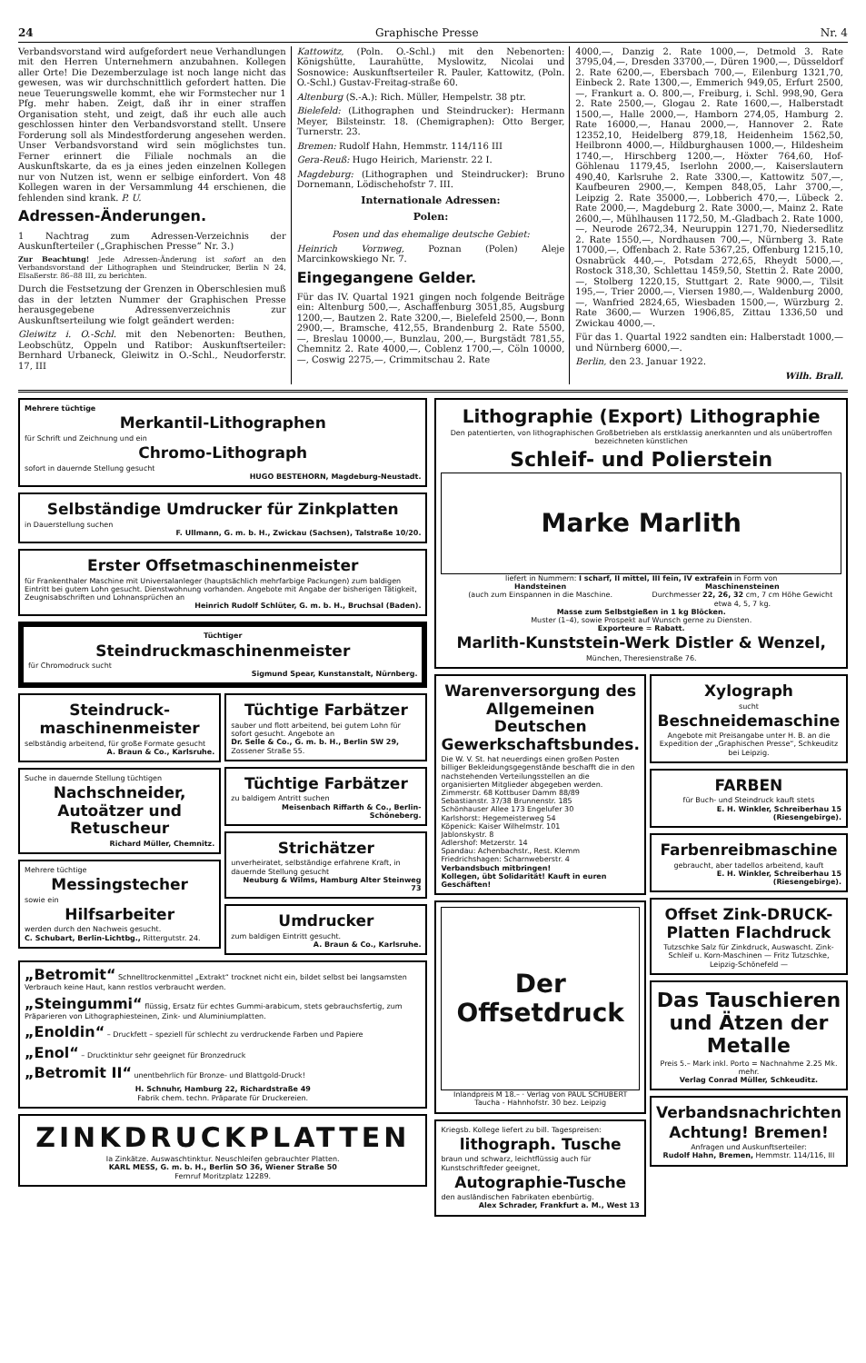24 Graphische Presse Nr. 4
Verbandsvorstand wird aufgefordert neue Verhandlungen mit den Herren Unternehmern anzubahnen. Kollegen aller Orte! Die Dezemberzulage ist noch lange nicht das gewesen, was wir durchschnittlich gefordert hatten. Die neue Teuerungswelle kommt, ehe wir Formstecher nur 1 Pfg. mehr haben. Zeigt, daß ihr in einer straffen Organisation steht, und zeigt, daß ihr euch alle auch geschlossen hinter den Verbandsvorstand stellt. Unsere Forderung soll als Mindestforderung angesehen werden. Unser Verbandsvorstand wird sein möglichstes tun. Ferner erinnert die Filiale nochmals an die Auskunftskarte, da es ja eines jeden einzelnen Kollegen nur von Nutzen ist, wenn er selbige einfordert. Von 48 Kollegen waren in der Versammlung 44 erschienen, die fehlenden sind krank. P. U.
Adressen-Änderungen.
1 Nachtrag zum Adressen-Verzeichnis der Auskunfterteiler („Graphischen Presse“ Nr. 3.)
Zur Beachtung! Jede Adressen-Änderung ist sofort an den Verbandsvorstand der Lithographen und Steindrucker, Berlin N 24, Elsaßerstr. 86–88 III, zu berichten.
Durch die Festsetzung der Grenzen in Oberschlesien muß das in der letzten Nummer der Graphischen Presse herausgegebene Adressenverzeichnis zur Auskunftserteilung wie folgt geändert werden:
Gleiwitz i. O.-Schl. mit den Nebenorten: Beuthen, Leobschütz, Oppeln und Ratibor: Auskunftserteiler: Bernhard Urbaneck, Gleiwitz in O.-Schl., Neudorferstr. 17, III
Kattowitz, (Poln. O.-Schl.) mit den Nebenorten: Königshütte, Laurahütte, Myslowitz, Nicolai und Sosnowice: Auskunftserteiler R. Pauler, Kattowitz, (Poln. O.-Schl.) Gustav-Freitag-straße 60.
Altenburg (S.-A.): Rich. Müller, Hempelstr. 38 ptr.
Bielefeld: (Lithographen und Steindrucker): Hermann Meyer, Bilsteinstr. 18. (Chemigraphen): Otto Berger, Turnerstr. 23.
Bremen: Rudolf Hahn, Hemmstr. 114/116 III
Gera-Reuß: Hugo Heirich, Marienstr. 22 I.
Magdeburg: (Lithographen und Steindrucker): Bruno Dornemann, Lödischehofstr 7. III.
Internationale Adressen:
Polen:
Posen und das ehemalige deutsche Gebiet:
Heinrich Vornweg, Poznan (Polen) Aleje Marcinkowskiego Nr. 7.
Eingegangene Gelder.
Für das IV. Quartal 1921 gingen noch folgende Beiträge ein: Altenburg 500,—, Aschaffenburg 3051,85, Augsburg 1200,—, Bautzen 2. Rate 3200,—, Bielefeld 2500,—, Bonn 2900,—, Bramsche, 412,55, Brandenburg 2. Rate 5500,—, Breslau 10000,—, Bunzlau, 200,—, Burgstädt 781,55, Chemnitz 2. Rate 4000,—, Coblenz 1700,—, Cöln 10000,—, Coswig 2275,—, Crimmitschau 2. Rate
4000,—, Danzig 2. Rate 1000,—, Detmold 3. Rate 3795,04,—, Dresden 33700,—, Düren 1900,—, Düsseldorf 2. Rate 6200,—, Ebersbach 700,—, Eilenburg 1321,70, Einbeck 2. Rate 1300,—, Emmerich 949,05, Erfurt 2500,—, Frankurt a. O. 800,—, Freiburg, i. Schl. 998,90, Gera 2. Rate 2500,—, Glogau 2. Rate 1600,—, Halberstadt 1500,—, Halle 2000,—, Hamborn 274,05, Hamburg 2. Rate 16000,—, Hanau 2000,—, Hannover 2. Rate 12352,10, Heidelberg 879,18, Heidenheim 1562,50, Heilbronn 4000,—, Hildburghausen 1000,—, Hildesheim 1740,—, Hirschberg 1200,—, Höxter 764,60, Hof-Göhlenau 1179,45, Iserlohn 2000,—, Kaiserslautern 490,40, Karlsruhe 2. Rate 3300,—, Kattowitz 507,—, Kaufbeuren 2900,—, Kempen 848,05, Lahr 3700,—, Leipzig 2. Rate 35000,—, Lobberich 470,—, Lübeck 2. Rate 2000,—, Magdeburg 2. Rate 3000,—, Mainz 2. Rate 2600,—, Mühlhausen 1172,50, M.-Gladbach 2. Rate 1000,—, Neurode 2672,34, Neuruppin 1271,70, Niedersedlitz 2. Rate 1550,—, Nordhausen 700,—, Nürnberg 3. Rate 17000,—, Offenbach 2. Rate 5367,25, Offenburg 1215,10, Osnabrück 440,—, Potsdam 272,65, Rheydt 5000,—, Rostock 318,30, Schlettau 1459,50, Stettin 2. Rate 2000,—, Stolberg 1220,15, Stuttgart 2. Rate 9000,—, Tilsit 195,—, Trier 2000,—, Viersen 1980,—, Waldenburg 2000,—, Wanfried 2824,65, Wiesbaden 1500,—, Würzburg 2. Rate 3600,— Wurzen 1906,85, Zittau 1336,50 und Zwickau 4000,—.
Für das 1. Quartal 1922 sandten ein: Halberstadt 1000,— und Nürnberg 6000,—.
Berlin, den 23. Januar 1922.
Wilh. Brall.
Mehrere tüchtige
Merkantil-Lithographen
für Schrift und Zeichnung und ein
Chromo-Lithograph
sofort in dauernde Stellung gesucht
HUGO BESTEHORN, Magdeburg-Neustadt.
Selbständige Umdrucker für Zinkplatten
in Dauerstellung suchen
F. Ullmann, G. m. b. H., Zwickau (Sachsen), Talstraße 10/20.
Erster Offsetmaschinenmeister
für Frankenthaler Maschine mit Universalanleger (hauptsächlich mehrfarbige Packungen) zum baldigen Eintritt bei gutem Lohn gesucht. Dienstwohnung vorhanden. Angebote mit Angabe der bisherigen Tätigkeit, Zeugnisabschriften und Lohnansprüchen an
Heinrich Rudolf Schlüter, G. m. b. H., Bruchsal (Baden).
Tüchtiger
Steindruckmaschinenmeister
für Chromodruck sucht
Sigmund Spear, Kunstanstalt, Nürnberg.
Steindruck-maschinenmeister
selbständig arbeitend, für große Formate gesucht
A. Braun & Co., Karlsruhe.
Suche in dauernde Stellung tüchtigen
Nachschneider, Autoätzer und Retuscheur
Richard Müller, Chemnitz.
Mehrere tüchtige
Messingstecher
sowie ein
Hilfsarbeiter
werden durch den Nachweis gesucht.
C. Schubart, Berlin-Lichtbg., Rittergutstr. 24.
Tüchtige Farbätzer
sauber und flott arbeitend, bei gutem Lohn für sofort gesucht. Angebote an
Dr. Selle & Co., G. m. b. H., Berlin SW 29, Zossener Straße 55.
Tüchtige Farbätzer
zu baldigem Antritt suchen
Meisenbach Riffarth & Co., Berlin-Schöneberg.
Strichätzer
unverheiratet, selbständige erfahrene Kraft, in dauernde Stellung gesucht
Neuburg & Wilms, Hamburg Alter Steinweg 73
Umdrucker
zum baldigen Eintritt gesucht.
A. Braun & Co., Karlsruhe.
„Betromit“ Schnelltrockenmittel „Extrakt“ trocknet nicht ein, bildet selbst bei langsamsten Verbrauch keine Haut, kann restlos verbraucht werden.
„Steingummi“ flüssig, Ersatz für echtes Gummi-arabicum, stets gebrauchsfertig, zum Präparieren von Lithographiesteinen, Zink- und Aluminiumplatten.
„Enoldin“ – Druckfett – speziell für schlecht zu verdruckende Farben und Papiere
„Enol“ – Drucktinktur sehr geeignet für Bronzedruck
„Betromit II“ unentbehrlich für Bronze- und Blattgold-Druck!
H. Schnuhr, Hamburg 22, Richardstraße 49
Fabrik chem. techn. Präparate für Druckereien.
ZINKDRUCKPLATTEN
Ia Zinkätze. Auswaschtinktur. Neuschleifen gebrauchter Platten.
KARL MESS, G. m. b. H., Berlin SO 36, Wiener Straße 50
Fernruf Moritzplatz 12289.
Lithographie (Export) Lithographie
Den patentierten, von lithographischen Großbetrieben als erstklassig anerkannten und als unübertroffen bezeichneten künstlichen
Schleif- und Polierstein
Marke Marlith
liefert in Nummern: I scharf, II mittel, III fein, IV extrafein in Form von
Handsteinen
(auch zum Einspannen in die Maschine.
Maschinensteinen
Durchmesser 22, 26, 32 cm, 7 cm Höhe Gewicht etwa 4, 5, 7 kg.
Masse zum Selbstgießen in 1 kg Blöcken.
Muster (1–4), sowie Prospekt auf Wunsch gerne zu Diensten.
Exporteure = Rabatt.
Marlith-Kunststein-Werk Distler & Wenzel,
München, Theresienstraße 76.
Warenversorgung des Allgemeinen Deutschen Gewerkschaftsbundes.
Die W. V. St. hat neuerdings einen großen Posten billiger Bekleidungsgegenstände beschafft die in den nachstehenden Verteilungsstellen an die organisierten Mitglieder abgegeben werden.
Zimmerstr. 68 Kottbuser Damm 88/89
Sebastianstr. 37/38 Brunnenstr. 185
Schönhauser Allee 173 Engelufer 30
Karlshorst: Hegemeisterweg 54
Köpenick: Kaiser Wilhelmstr. 101
Jablonskystr. 8
Adlershof: Metzerstr. 14
Spandau: Achenbachstr., Rest. Klemm
Friedrichshagen: Scharnweberstr. 4
Verbandsbuch mitbringen!
Kollegen, übt Solidarität! Kauft in euren Geschäften!
Der Offsetdruck
Inlandpreis M 18.– · Verlag von PAUL SCHUBERT Taucha - Hahnhofstr. 30 bez. Leipzig
Kriegsb. Kollege liefert zu bill. Tagespreisen:
lithograph. Tusche
braun und schwarz, leichtflüssig auch für Kunstschriftfeder geeignet,
Autographie-Tusche
den ausländischen Fabrikaten ebenbürtig.
Alex Schrader, Frankfurt a. M., West 13
Xylograph
sucht
Beschneidemaschine
Angebote mit Preisangabe unter H. B. an die Expedition der „Graphischen Presse“, Schkeuditz bei Leipzig.
FARBEN
für Buch- und Steindruck kauft stets
E. H. Winkler, Schreiberhau 15 (Riesengebirge).
Farbenreibmaschine
gebraucht, aber tadellos arbeitend, kauft
E. H. Winkler, Schreiberhau 15 (Riesengebirge).
Offset Zink-DRUCK-Platten Flachdruck
Tutzschke Salz für Zinkdruck, Auswascht. Zink-Schleif u. Korn-Maschinen — Fritz Tutzschke, Leipzig-Schönefeld —
Das Tauschieren und Ätzen der Metalle
Preis 5.– Mark inkl. Porto = Nachnahme 2.25 Mk. mehr.
Verlag Conrad Müller, Schkeuditz.
Verbandsnachrichten
Achtung! Bremen!
Anfragen und Auskunftserteiler:
Rudolf Hahn, Bremen, Hemmstr. 114/116, III